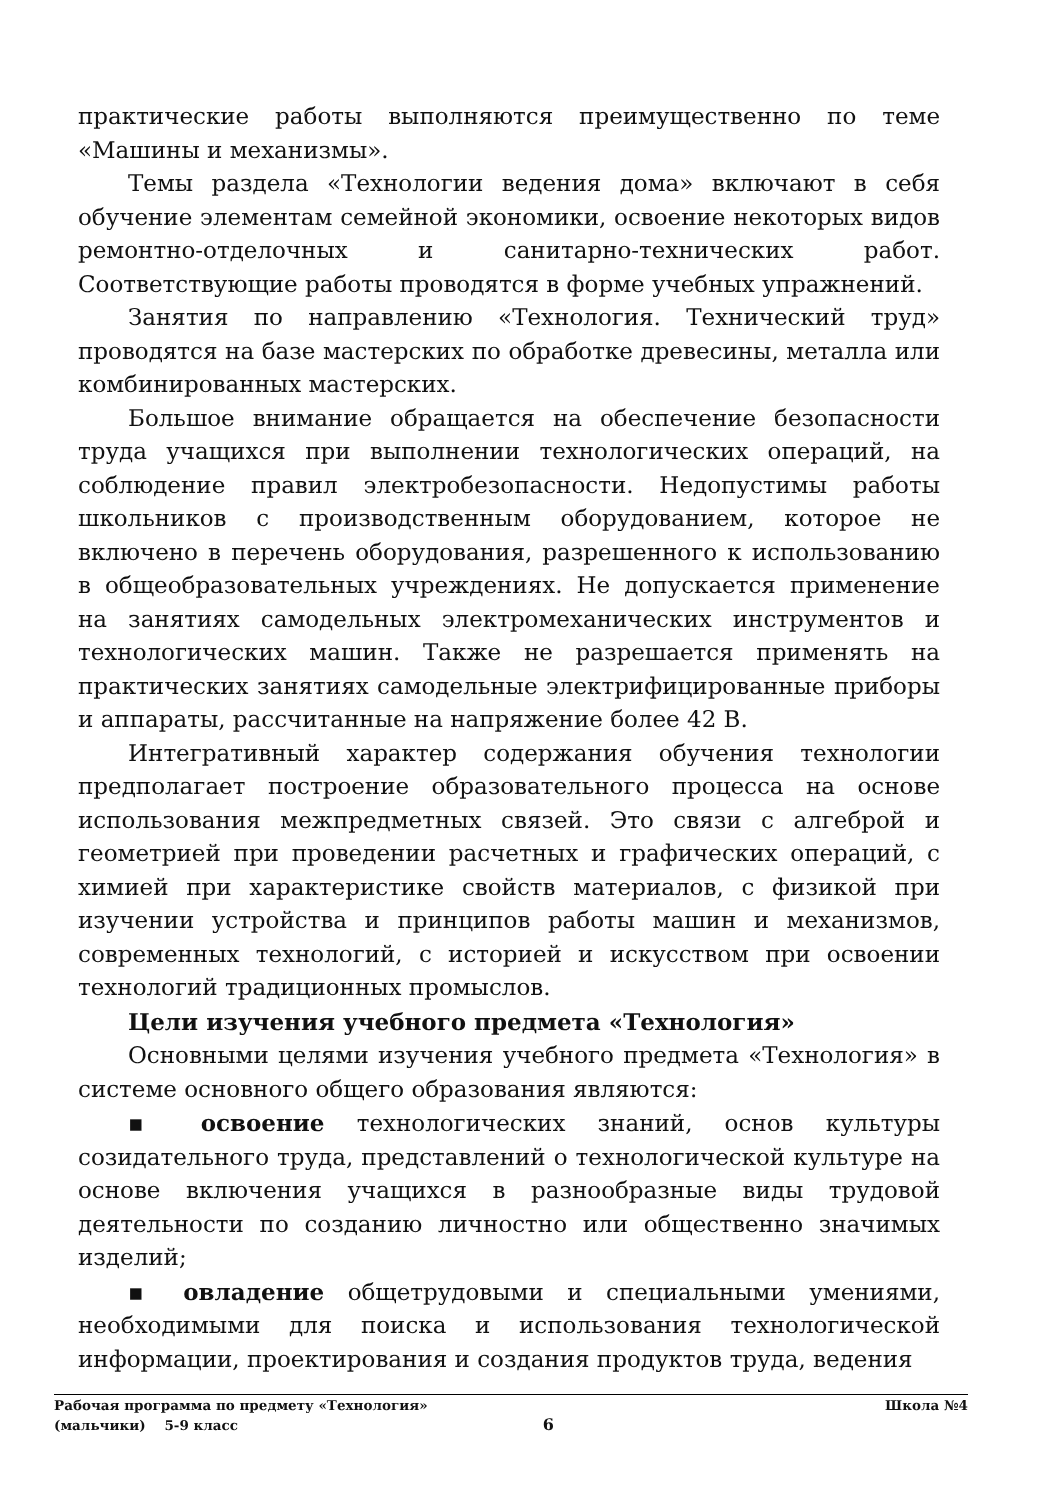практические работы выполняются преимущественно по теме «Машины и механизмы».
Темы раздела «Технологии ведения дома» включают в себя обучение элементам семейной экономики, освоение некоторых видов ремонтно-отделочных и санитарно-технических работ. Соответствующие работы проводятся в форме учебных упражнений.
Занятия по направлению «Технология. Технический труд» проводятся на базе мастерских по обработке древесины, металла или комбинированных мастерских.
Большое внимание обращается на обеспечение безопасности труда учащихся при выполнении технологических операций, на соблюдение правил электробезопасности. Недопустимы работы школьников с производственным оборудованием, которое не включено в перечень оборудования, разрешенного к использованию в общеобразовательных учреждениях. Не допускается применение на занятиях самодельных электромеханических инструментов и технологических машин. Также не разрешается применять на практических занятиях самодельные электрифицированные приборы и аппараты, рассчитанные на напряжение более 42 В.
Интегративный характер содержания обучения технологии предполагает построение образовательного процесса на основе использования межпредметных связей. Это связи с алгеброй и геометрией при проведении расчетных и графических операций, с химией при характеристике свойств материалов, с физикой при изучении устройства и принципов работы машин и механизмов, современных технологий, с историей и искусством при освоении технологий традиционных промыслов.
Цели изучения учебного предмета «Технология»
Основными целями изучения учебного предмета «Технология» в системе основного общего образования являются:
▪ освоение технологических знаний, основ культуры созидательного труда, представлений о технологической культуре на основе включения учащихся в разнообразные виды трудовой деятельности по созданию личностно или общественно значимых изделий;
▪ овладение общетрудовыми и специальными умениями, необходимыми для поиска и использования технологической информации, проектирования и создания продуктов труда, ведения
Рабочая программа по предмету «Технология» Школа №4
(мальчики) 5-9 класс 6